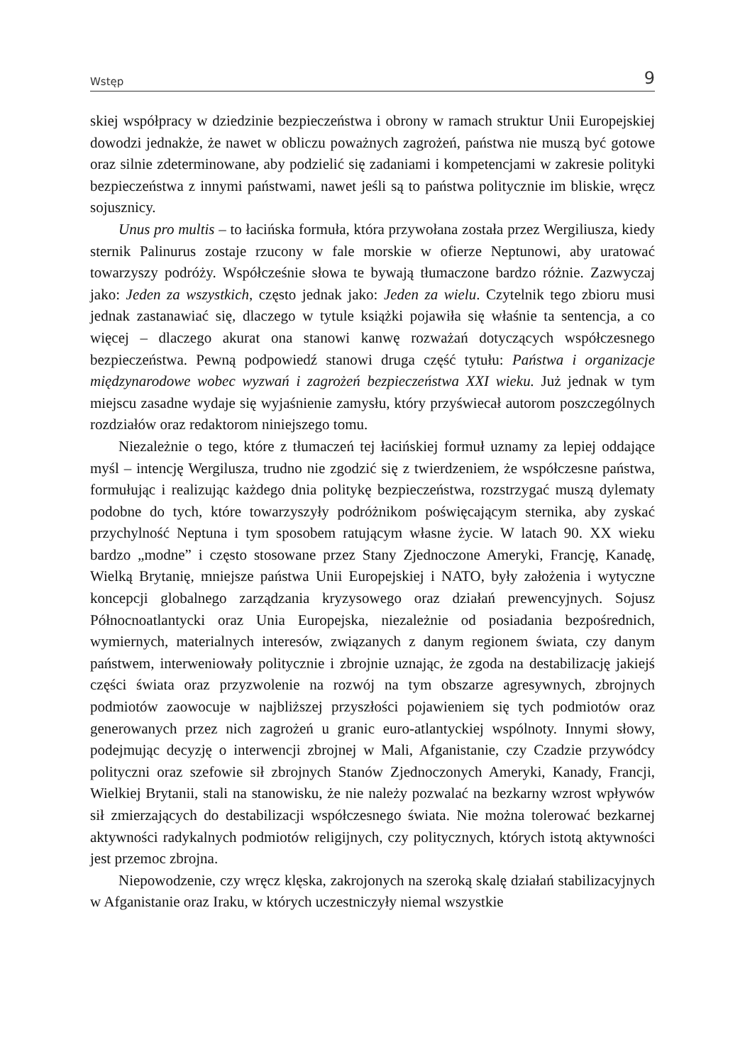Wstęp 9
skiej współpracy w dziedzinie bezpieczeństwa i obrony w ramach struktur Unii Europejskiej dowodzi jednakże, że nawet w obliczu poważnych zagrożeń, państwa nie muszą być gotowe oraz silnie zdeterminowane, aby podzielić się zadaniami i kompetencjami w zakresie polityki bezpieczeństwa z innymi państwami, nawet jeśli są to państwa politycznie im bliskie, wręcz sojusznicy.
Unus pro multis – to łacińska formuła, która przywołana została przez Wergiliusza, kiedy sternik Palinurus zostaje rzucony w fale morskie w ofierze Neptunowi, aby uratować towarzyszy podróży. Współcześnie słowa te bywają tłumaczone bardzo różnie. Zazwyczaj jako: Jeden za wszystkich, często jednak jako: Jeden za wielu. Czytelnik tego zbioru musi jednak zastanawiać się, dlaczego w tytule książki pojawiła się właśnie ta sentencja, a co więcej – dlaczego akurat ona stanowi kanwę rozważań dotyczących współczesnego bezpieczeństwa. Pewną podpowiedź stanowi druga część tytułu: Państwa i organizacje międzynarodowe wobec wyzwań i zagrożeń bezpieczeństwa XXI wieku. Już jednak w tym miejscu zasadne wydaje się wyjaśnienie zamysłu, który przyświecał autorom poszczególnych rozdziałów oraz redaktorom niniejszego tomu.
Niezależnie o tego, które z tłumaczeń tej łacińskiej formuł uznamy za lepiej oddające myśl – intencję Wergilusza, trudno nie zgodzić się z twierdzeniem, że współczesne państwa, formułując i realizując każdego dnia politykę bezpieczeństwa, rozstrzygać muszą dylematy podobne do tych, które towarzyszyły podróżnikom poświęcającym sternika, aby zyskać przychylność Neptuna i tym sposobem ratującym własne życie. W latach 90. XX wieku bardzo „modne” i często stosowane przez Stany Zjednoczone Ameryki, Francję, Kanadę, Wielką Brytanię, mniejsze państwa Unii Europejskiej i NATO, były założenia i wytyczne koncepcji globalnego zarządzania kryzysowego oraz działań prewencyjnych. Sojusz Północnoatlantycki oraz Unia Europejska, niezależnie od posiadania bezpośrednich, wymiernych, materialnych interesów, związanych z danym regionem świata, czy danym państwem, interweniowały politycznie i zbrojnie uznając, że zgoda na destabilizację jakiejś części świata oraz przyzwolenie na rozwój na tym obszarze agresywnych, zbrojnych podmiotów zaowocuje w najbliższej przyszłości pojawieniem się tych podmiotów oraz generowanych przez nich zagrożeń u granic euro-atlantyckiej wspólnoty. Innymi słowy, podejmując decyzję o interwencji zbrojnej w Mali, Afganistanie, czy Czadzie przywódcy polityczni oraz szefowie sił zbrojnych Stanów Zjednoczonych Ameryki, Kanady, Francji, Wielkiej Brytanii, stali na stanowisku, że nie należy pozwalać na bezkarny wzrost wpływów sił zmierzających do destabilizacji współczesnego świata. Nie można tolerować bezkarnej aktywności radykalnych podmiotów religijnych, czy politycznych, których istotą aktywności jest przemoc zbrojna.
Niepowodzenie, czy wręcz klęska, zakrojonych na szeroką skalę działań stabilizacyjnych w Afganistanie oraz Iraku, w których uczestniczyły niemal wszystkie